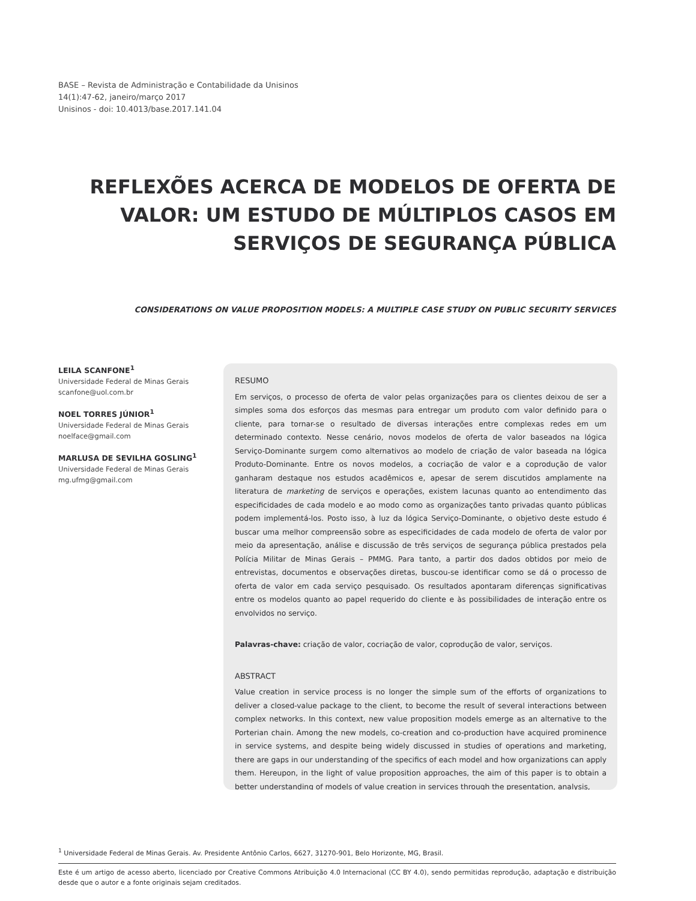BASE – Revista de Administração e Contabilidade da Unisinos
14(1):47-62, janeiro/março 2017
Unisinos - doi: 10.4013/base.2017.141.04
REFLEXÕES ACERCA DE MODELOS DE OFERTA DE VALOR: UM ESTUDO DE MÚLTIPLOS CASOS EM SERVIÇOS DE SEGURANÇA PÚBLICA
CONSIDERATIONS ON VALUE PROPOSITION MODELS: A MULTIPLE CASE STUDY ON PUBLIC SECURITY SERVICES
LEILA SCANFONE<sup>1</sup>
Universidade Federal de Minas Gerais
scanfone@uol.com.br
NOEL TORRES JÚNIOR<sup>1</sup>
Universidade Federal de Minas Gerais
noelface@gmail.com
MARLUSA DE SEVILHA GOSLING<sup>1</sup>
Universidade Federal de Minas Gerais
mg.ufmg@gmail.com
RESUMO
Em serviços, o processo de oferta de valor pelas organizações para os clientes deixou de ser a simples soma dos esforços das mesmas para entregar um produto com valor definido para o cliente, para tornar-se o resultado de diversas interações entre complexas redes em um determinado contexto. Nesse cenário, novos modelos de oferta de valor baseados na lógica Serviço-Dominante surgem como alternativos ao modelo de criação de valor baseada na lógica Produto-Dominante. Entre os novos modelos, a cocriação de valor e a coprodução de valor ganharam destaque nos estudos acadêmicos e, apesar de serem discutidos amplamente na literatura de marketing de serviços e operações, existem lacunas quanto ao entendimento das especificidades de cada modelo e ao modo como as organizações tanto privadas quanto públicas podem implementá-los. Posto isso, à luz da lógica Serviço-Dominante, o objetivo deste estudo é buscar uma melhor compreensão sobre as especificidades de cada modelo de oferta de valor por meio da apresentação, análise e discussão de três serviços de segurança pública prestados pela Polícia Militar de Minas Gerais – PMMG. Para tanto, a partir dos dados obtidos por meio de entrevistas, documentos e observações diretas, buscou-se identificar como se dá o processo de oferta de valor em cada serviço pesquisado. Os resultados apontaram diferenças significativas entre os modelos quanto ao papel requerido do cliente e às possibilidades de interação entre os envolvidos no serviço.
Palavras-chave: criação de valor, cocriação de valor, coprodução de valor, serviços.
ABSTRACT
Value creation in service process is no longer the simple sum of the efforts of organizations to deliver a closed-value package to the client, to become the result of several interactions between complex networks. In this context, new value proposition models emerge as an alternative to the Porterian chain. Among the new models, co-creation and co-production have acquired prominence in service systems, and despite being widely discussed in studies of operations and marketing, there are gaps in our understanding of the specifics of each model and how organizations can apply them. Hereupon, in the light of value proposition approaches, the aim of this paper is to obtain a better understanding of models of value creation in services through the presentation, analysis,
<sup>1</sup> Universidade Federal de Minas Gerais. Av. Presidente Antônio Carlos, 6627, 31270-901, Belo Horizonte, MG, Brasil.
Este é um artigo de acesso aberto, licenciado por Creative Commons Atribuição 4.0 Internacional (CC BY 4.0), sendo permitidas reprodução, adaptação e distribuição desde que o autor e a fonte originais sejam creditados.